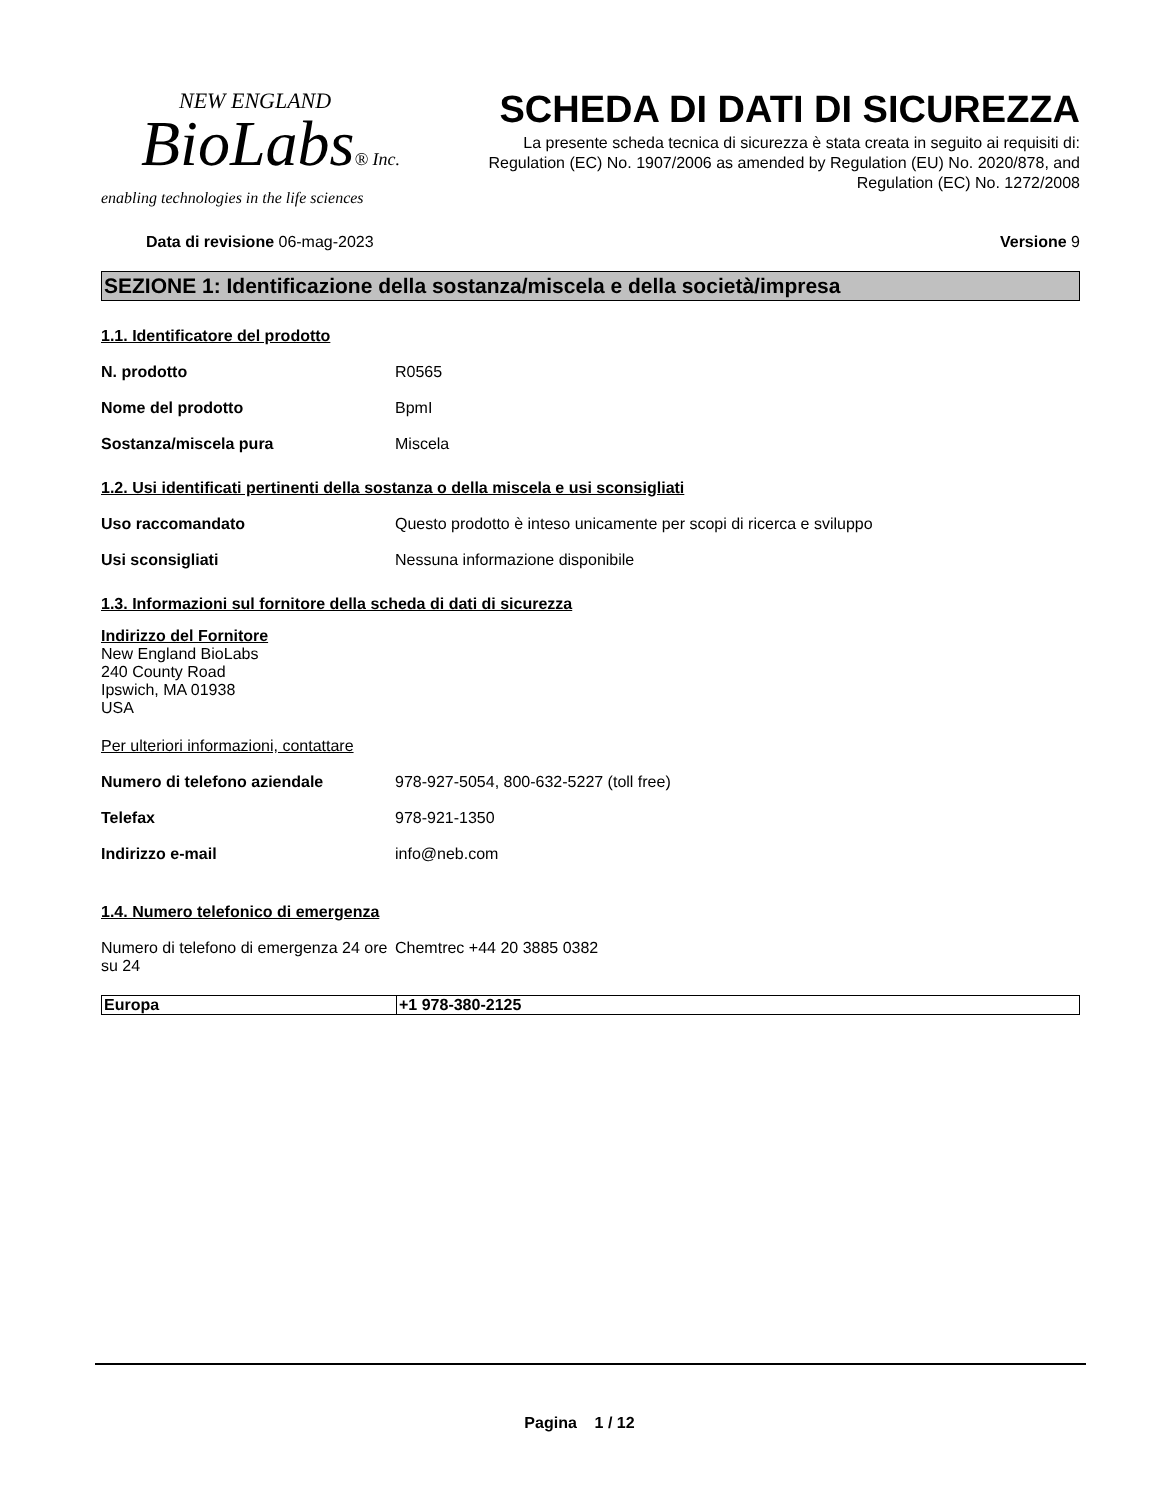NEW ENGLAND
BioLabs® Inc.
enabling technologies in the life sciences
SCHEDA DI DATI DI SICUREZZA
La presente scheda tecnica di sicurezza è stata creata in seguito ai requisiti di:
Regulation (EC) No. 1907/2006 as amended by Regulation (EU) No. 2020/878, and
Regulation (EC) No. 1272/2008
Data di revisione 06-mag-2023 Versione 9
SEZIONE 1: Identificazione della sostanza/miscela e della società/impresa
1.1. Identificatore del prodotto
N. prodotto R0565
Nome del prodotto BpmI
Sostanza/miscela pura Miscela
1.2. Usi identificati pertinenti della sostanza o della miscela e usi sconsigliati
Uso raccomandato Questo prodotto è inteso unicamente per scopi di ricerca e sviluppo
Usi sconsigliati Nessuna informazione disponibile
1.3. Informazioni sul fornitore della scheda di dati di sicurezza
Indirizzo del Fornitore
New England BioLabs
240 County Road
Ipswich, MA 01938
USA
Per ulteriori informazioni, contattare
Numero di telefono aziendale 978-927-5054, 800-632-5227 (toll free)
Telefax 978-921-1350
Indirizzo e-mail info@neb.com
1.4. Numero telefonico di emergenza
Numero di telefono di emergenza 24 ore su 24
Chemtrec +44 20 3885 0382
| Europa | +1 978-380-2125 |
Pagina 1 / 12